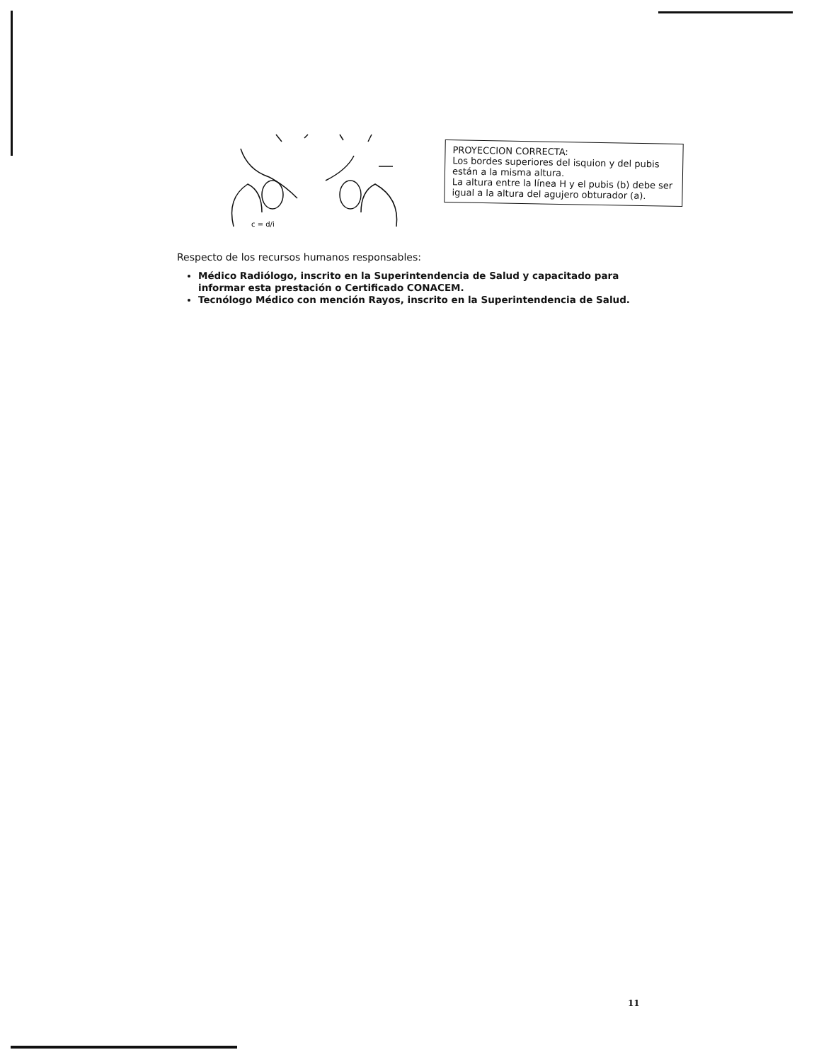c = d/i
PROYECCION CORRECTA:
Los bordes superiores del isquion y del pubis están a la misma altura.
La altura entre la línea H y el pubis (b) debe ser igual a la altura del agujero obturador (a).
Respecto de los recursos humanos responsables:
Médico Radiólogo, inscrito en la Superintendencia de Salud y capacitado para informar esta prestación o Certificado CONACEM.
Tecnólogo Médico con mención Rayos, inscrito en la Superintendencia de Salud.
11